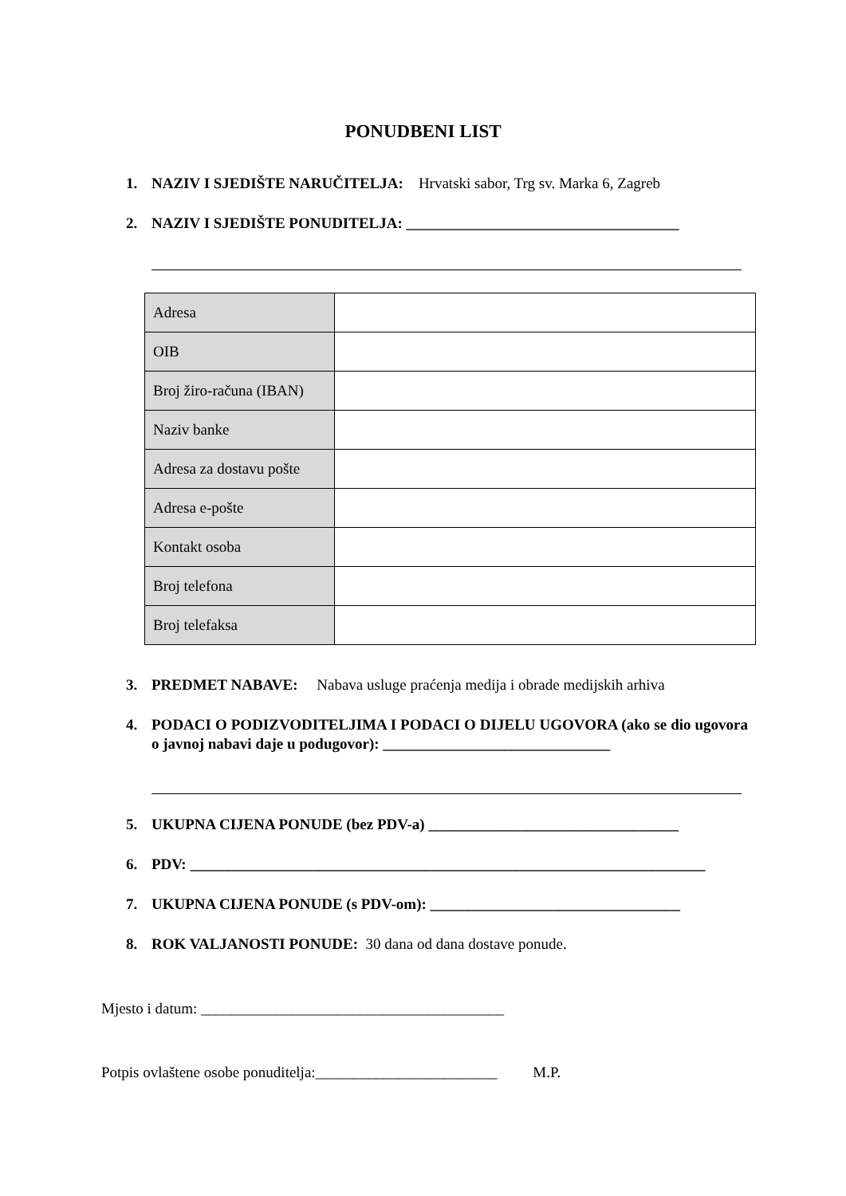PONUDBENI LIST
1. NAZIV I SJEDIŠTE NARUČITELJA: Hrvatski sabor, Trg sv. Marka 6, Zagreb
2. NAZIV I SJEDIŠTE PONUDITELJA: ____________________________________
| Adresa | |
| OIB | |
| Broj žiro-računa (IBAN) | |
| Naziv banke | |
| Adresa za dostavu pošte | |
| Adresa e-pošte | |
| Kontakt osoba | |
| Broj telefona | |
| Broj telefaksa | |
3. PREDMET NABAVE: Nabava usluge praćenja medija i obrade medijskih arhiva
4. PODACI O PODIZVODITELJIMA I PODACI O DIJELU UGOVORA (ako se dio ugovora o javnoj nabavi daje u podugovor): ______________________________
5. UKUPNA CIJENA PONUDE (bez PDV-a) _________________________________
6. PDV: ____________________________________________________________________
7. UKUPNA CIJENA PONUDE (s PDV-om): _________________________________
8. ROK VALJANOSTI PONUDE: 30 dana od dana dostave ponude.
Mjesto i datum: ________________________________________
Potpis ovlaštene osobe ponuditelja:________________________ M.P.